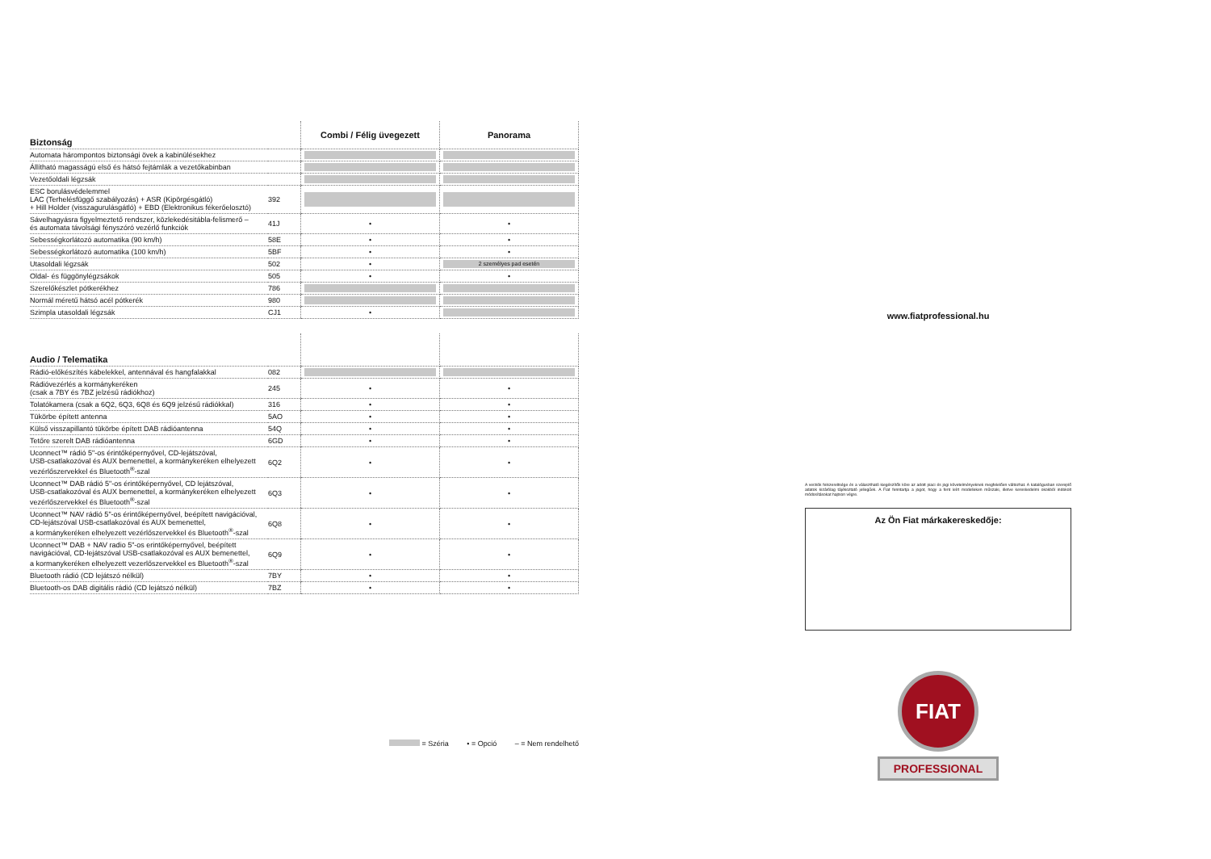| Biztonság | | Combi / Félig üvegezett | Panorama |
| --- | --- | --- | --- |
| Automata hárompontos biztonsági övek a kabinülésekhez | | | |
| Állítható magasságú első és hátsó fejtámlák a vezetőkabinban | | | |
| Vezetőoldali légzsák | | | |
| ESC borulásvédelemmel LAC (Terhelésfüggő szabályozás) + ASR (Kipörgésgátló) + Hill Holder (visszagurulásgátló) + EBD (Elektronikus fékerőelosztó) | 392 | | |
| Sávelhagyásra figyelmeztető rendszer, közlekedésitábla-felismerő – és automata távolsági fényszóró vezérlő funkciók | 41J | • | • |
| Sebességkorlátozó automatika (90 km/h) | 58E | • | • |
| Sebességkorlátozó automatika (100 km/h) | 5BF | • | • |
| Utasoldali légzsák | 502 | • | 2 személyes pad esetén |
| Oldal- és függönylégzsákok | 505 | • | • |
| Szerelőkészlet pótkerékhez | 786 | | |
| Normál méretű hátsó acél pótkerék | 980 | | |
| Szimpla utasoldali légzsák | CJ1 | • | |
| Audio / Telematika | | | |
| --- | --- | --- | --- |
| Rádió-előkészítés kábelekkel, antennával és hangfalakkal | 082 | | |
| Rádióvezérlés a kormánykeréken (csak a 7BY és 7BZ jelzésű rádiókhoz) | 245 | • | • |
| Tolatókamera (csak a 6Q2, 6Q3, 6Q8 és 6Q9 jelzésű rádiókkal) | 316 | • | • |
| Tükörbe épített antenna | 5AO | • | • |
| Külső visszapillantó tükörbe épített DAB rádióantenna | 54Q | • | • |
| Tetőre szerelt DAB rádióantenna | 6GD | • | • |
| Uconnect™ rádió 5"-os érintőképernyővel, CD-lejátszóval, USB-csatlakozóval és AUX bemenettel, a kormánykeréken elhelyezett vezérlőszervekkel és Bluetooth<sup>®</sup>-szal | 6Q2 | • | • |
| Uconnect™ DAB rádió 5"-os érintőképernyővel, CD lejátszóval, USB-csatlakozóval és AUX bemenettel, a kormánykeréken elhelyezett vezérlőszervekkel és Bluetooth<sup>®</sup>-szal | 6Q3 | • | • |
| Uconnect™ NAV rádió 5"-os érintőképernyővel, beépített navigációval, CD-lejátszóval USB-csatlakozóval és AUX bemenettel, a kormánykeréken elhelyezett vezérlőszervekkel és Bluetooth<sup>®</sup>-szal | 6Q8 | • | • |
| Uconnect™ DAB + NAV radio 5"-os erintőképernyővel, beépített navigációval, CD-lejátszóval USB-csatlakozóval es AUX bemenettel, a kormanykeréken elhelyezett vezerlőszervekkel es Bluetooth<sup>®</sup>-szal | 6Q9 | • | • |
| Bluetooth rádió (CD lejátszó nélkül) | 7BY | • | • |
| Bluetooth-os DAB digitális rádió (CD lejátszó nélkül) | 7BZ | • | • |
= Széria • = Opció – = Nem rendelhető
www.fiatprofessional.hu
A verziók felszereltsége és a választható kiegészítők köre az adott piaci és jogi követelményeknek megfelelően változhat. A katalógusban szereplő adatok kizárólag tájékoztató jellegűek. A Fiat fenntartja a jogot, hogy a fent leírt modelleken műszaki, illetve kereskedelmi okokból indokolt módosításokat hajtson végre.
Az Ön Fiat márkakereskedője:
FIAT
PROFESSIONAL